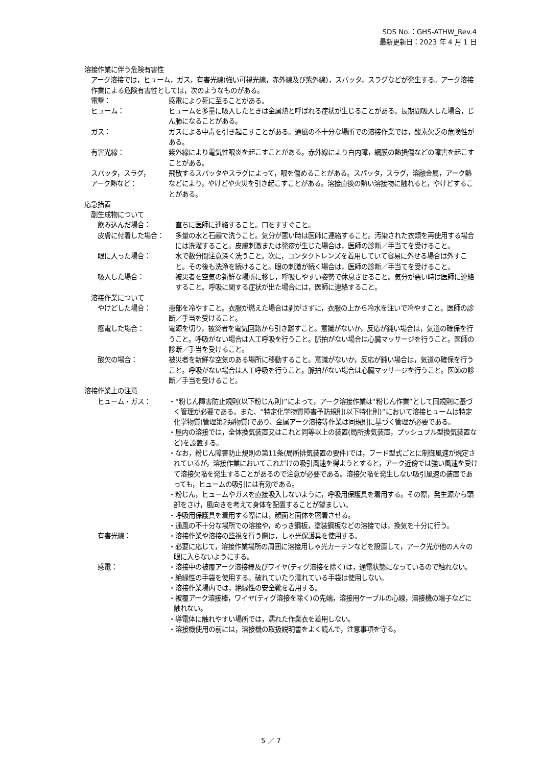SDS No.：GHS-ATHW_Rev.4
最新更新日：2023 年 4 月 1 日
溶接作業に伴う危険有害性
アーク溶接では，ヒューム，ガス，有害光線(強い可視光線，赤外線及び紫外線)，スパッタ，スラグなどが発生する。アーク溶接作業による危険有害性としては，次のようなものがある。
電撃： 感電により死に至ることがある。
ヒューム： ヒュームを多量に吸入したときは金属熱と呼ばれる症状が生じることがある。長期間吸入した場合，じん肺になることがある。
ガス： ガスによる中毒を引き起こすことがある。通風の不十分な場所での溶接作業では，酸素欠乏の危険性がある。
有害光線： 紫外線により電気性眼炎を起こすことがある。赤外線により白内障，網膜の熱損傷などの障害を起こすことがある。
スパッタ，スラグ，
アーク熱など：
飛散するスパッタやスラグによって，眼を傷めることがある。スパッタ，スラグ，溶融金属，アーク熱などにより，やけどや火災を引き起こすことがある。溶接直後の熱い溶接物に触れると，やけどすることがある。
応急措置
副生成物について
飲み込んだ場合： 直ちに医師に連絡すること。口をすすぐこと。
皮膚に付着した場合： 多量の水と石鹸で洗うこと。気分が悪い時は医師に連絡すること。汚染された衣類を再使用する場合には洗濯すること。皮膚刺激または発疹が生じた場合は，医師の診断／手当てを受けること。
眼に入った場合： 水で数分間注意深く洗うこと。次に，コンタクトレンズを着用していて容易に外せる場合は外すこと。その後も洗浄を続けること。眼の刺激が続く場合は，医師の診断／手当てを受けること。
吸入した場合： 被災者を空気の新鮮な場所に移し，呼吸しやすい姿勢で休息させること。気分が悪い時は医師に連絡すること。呼吸に関する症状が出た場合には，医師に連絡すること。
溶接作業について
やけどした場合： 患部を冷やすこと。衣服が燃えた場合は剥がさずに，衣服の上から冷水を注いで冷やすこと。医師の診断／手当を受けること。
感電した場合： 電源を切り，被災者を電気回路から引き離すこと。意識がないか，反応が鈍い場合は，気道の確保を行うこと。呼吸がない場合は人工呼吸を行うこと。脈拍がない場合は心臓マッサージを行うこと。医師の診断／手当を受けること。
酸欠の場合： 被災者を新鮮な空気のある場所に移動すること。意識がないか，反応が鈍い場合は，気道の確保を行うこと。呼吸がない場合は人工呼吸を行うこと。脈拍がない場合は心臓マッサージを行うこと。医師の診断／手当を受けること。
溶接作業上の注意
ヒューム・ガス： ・“粉じん障害防止規則(以下粉じん則)”によって，アーク溶接作業は“粉じん作業”として同規則に基づく管理が必要である。また、“特定化学物質障害予防規則(以下特化則)”において溶接ヒュームは特定化学物質(管理第2類物質)であり、金属アーク溶接等作業は同規則に基づく管理が必要である。
・屋内の溶接では，全体換気装置又はこれと同等以上の装置(局所排気装置，プッシュプル型換気装置など)を設置する。
・なお，粉じん障害防止規則の第11条(局所排気装置の要件)では，フード型式ごとに制御風速が規定されているが，溶接作業においてこれだけの吸引風速を得ようとすると，アーク近傍では強い風速を受けて溶接欠陥を発生することがあるので注意が必要である。溶接欠陥を発生しない吸引風速の装置であっても，ヒュームの吸引には有効である。
・粉じん，ヒュームやガスを直接吸入しないように，呼吸用保護具を着用する。その際，発生源から頭部をさけ，風向きを考えて身体を配置することが望ましい。
・呼吸用保護具を着用する際には，顔面と面体を密着させる。
・通風の不十分な場所での溶接や，めっき鋼板，塗装鋼板などの溶接では，換気を十分に行う。
有害光線： ・溶接作業や溶接の監視を行う際は，しゃ光保護具を使用する。
・必要に応じて，溶接作業場所の周囲に溶接用しゃ光カーテンなどを設置して，アーク光が他の人々の眼に入らないようにする。
感電： ・溶接中の被覆アーク溶接棒及びワイヤ(ティグ溶接を除く)は，通電状態になっているので触れない。
・絶縁性の手袋を使用する。破れていたり濡れている手袋は使用しない。
・溶接作業場内では，絶縁性の安全靴を着用する。
・被覆アーク溶接棒，ワイヤ(ティグ溶接を除く)の先端，溶接用ケーブルの心線，溶接機の端子などに触れない。
・導電体に触れやすい場所では，濡れた作業衣を着用しない。
・溶接機使用の前には，溶接機の取扱説明書をよく読んで，注意事項を守る。
5 ／ 7